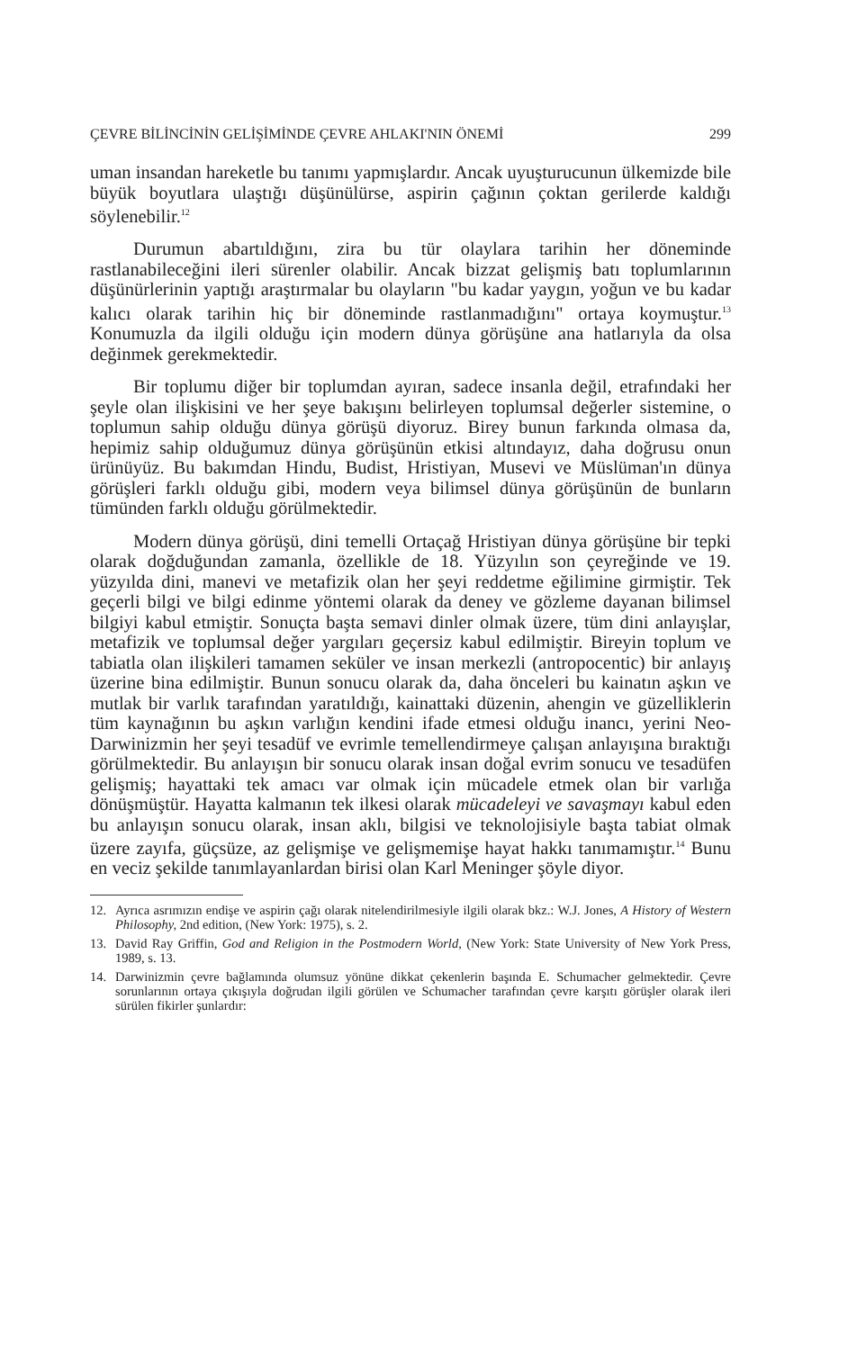ÇEVRE BİLİNCİNİN GELİŞİMİNDE ÇEVRE AHLAKI'NIN ÖNEMİ 299
uman insandan hareketle bu tanımı yapmışlardır. Ancak uyuşturucunun ülkemizde bile büyük boyutlara ulaştığı düşünülürse, aspirin çağının çoktan gerilerde kaldığı söylenebilir.<sup>12</sup>
Durumun abartıldığını, zira bu tür olaylara tarihin her döneminde rastlanabileceğini ileri sürenler olabilir. Ancak bizzat gelişmiş batı toplumlarının düşünürlerinin yaptığı araştırmalar bu olayların "bu kadar yaygın, yoğun ve bu kadar kalıcı olarak tarihin hiç bir döneminde rastlanmadığını" ortaya koymuştur.<sup>13</sup> Konumuzla da ilgili olduğu için modern dünya görüşüne ana hatlarıyla da olsa değinmek gerekmektedir.
Bir toplumu diğer bir toplumdan ayıran, sadece insanla değil, etrafındaki her şeyle olan ilişkisini ve her şeye bakışını belirleyen toplumsal değerler sistemine, o toplumun sahip olduğu dünya görüşü diyoruz. Birey bunun farkında olmasa da, hepimiz sahip olduğumuz dünya görüşünün etkisi altındayız, daha doğrusu onun ürünüyüz. Bu bakımdan Hindu, Budist, Hristiyan, Musevi ve Müslüman'ın dünya görüşleri farklı olduğu gibi, modern veya bilimsel dünya görüşünün de bunların tümünden farklı olduğu görülmektedir.
Modern dünya görüşü, dini temelli Ortaçağ Hristiyan dünya görüşüne bir tepki olarak doğduğundan zamanla, özellikle de 18. Yüzyılın son çeyreğinde ve 19. yüzyılda dini, manevi ve metafizik olan her şeyi reddetme eğilimine girmiştir. Tek geçerli bilgi ve bilgi edinme yöntemi olarak da deney ve gözleme dayanan bilimsel bilgiyi kabul etmiştir. Sonuçta başta semavi dinler olmak üzere, tüm dini anlayışlar, metafizik ve toplumsal değer yargıları geçersiz kabul edilmiştir. Bireyin toplum ve tabiatla olan ilişkileri tamamen seküler ve insan merkezli (antropocentic) bir anlayış üzerine bina edilmiştir. Bunun sonucu olarak da, daha önceleri bu kainatın aşkın ve mutlak bir varlık tarafından yaratıldığı, kainattaki düzenin, ahengin ve güzelliklerin tüm kaynağının bu aşkın varlığın kendini ifade etmesi olduğu inancı, yerini Neo-Darwinizmin her şeyi tesadüf ve evrimle temellendirmeye çalışan anlayışına bıraktığı görülmektedir. Bu anlayışın bir sonucu olarak insan doğal evrim sonucu ve tesadüfen gelişmiş; hayattaki tek amacı var olmak için mücadele etmek olan bir varlığa dönüşmüştür. Hayatta kalmanın tek ilkesi olarak mücadeleyi ve savaşmayı kabul eden bu anlayışın sonucu olarak, insan aklı, bilgisi ve teknolojisiyle başta tabiat olmak üzere zayıfa, güçsüze, az gelişmişe ve gelişmemişe hayat hakkı tanımamıştır.<sup>14</sup> Bunu en veciz şekilde tanımlayanlardan birisi olan Karl Meninger şöyle diyor.
12. Ayrıca asrımızın endişe ve aspirin çağı olarak nitelendirilmesiyle ilgili olarak bkz.: W.J. Jones, A History of Western Philosophy, 2nd edition, (New York: 1975), s. 2.
13. David Ray Griffin, God and Religion in the Postmodern World, (New York: State University of New York Press, 1989, s. 13.
14. Darwinizmin çevre bağlamında olumsuz yönüne dikkat çekenlerin başında E. Schumacher gelmektedir. Çevre sorunlarının ortaya çıkışıyla doğrudan ilgili görülen ve Schumacher tarafından çevre karşıtı görüşler olarak ileri sürülen fikirler şunlardır: